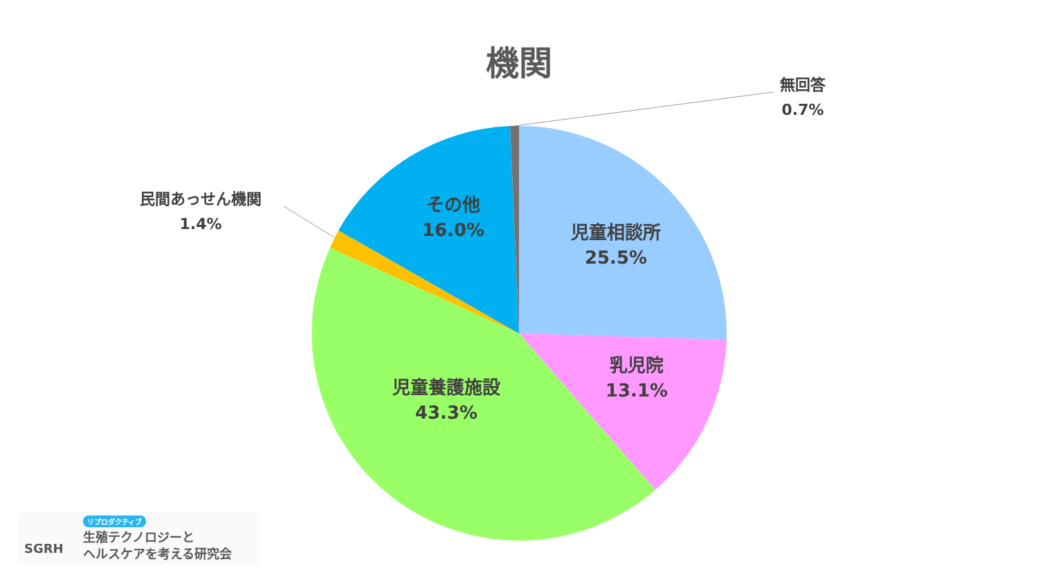機関
無回答
0.7%
民間あっせん機関
1.4%
その他
16.0%
児童相談所
25.5%
乳児院
13.1%
児童養護施設
43.3%
SGRH
リプロダクティブ
生殖テクノロジーと
ヘルスケアを考える研究会